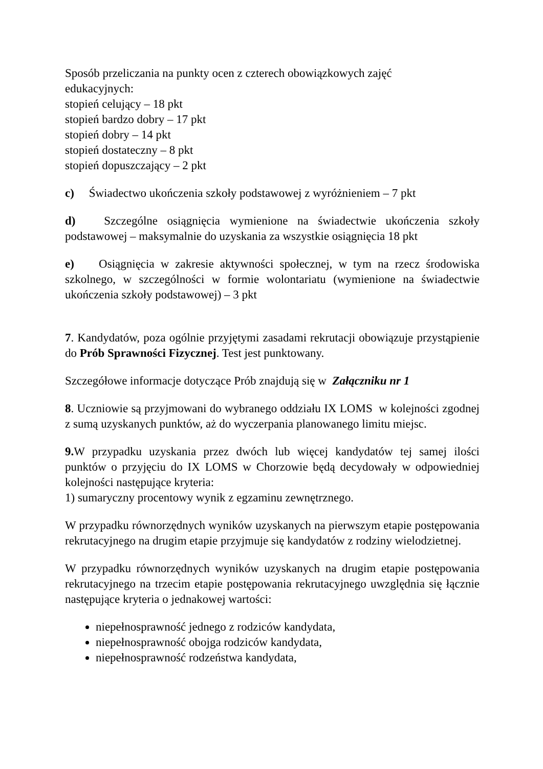Sposób przeliczania na punkty ocen z czterech obowiązkowych zajęć
edukacyjnych:
stopień celujący – 18 pkt
stopień bardzo dobry – 17 pkt
stopień dobry – 14 pkt
stopień dostateczny – 8 pkt
stopień dopuszczający – 2 pkt
c) Świadectwo ukończenia szkoły podstawowej z wyróżnieniem – 7 pkt
d) Szczególne osiągnięcia wymienione na świadectwie ukończenia szkoły podstawowej – maksymalnie do uzyskania za wszystkie osiągnięcia 18 pkt
e) Osiągnięcia w zakresie aktywności społecznej, w tym na rzecz środowiska szkolnego, w szczególności w formie wolontariatu (wymienione na świadectwie ukończenia szkoły podstawowej) – 3 pkt
7. Kandydatów, poza ogólnie przyjętymi zasadami rekrutacji obowiązuje przystąpienie do Prób Sprawności Fizycznej. Test jest punktowany.
Szczegółowe informacje dotyczące Prób znajdują się w Załączniku nr 1
8. Uczniowie są przyjmowani do wybranego oddziału IX LOMS w kolejności zgodnej z sumą uzyskanych punktów, aż do wyczerpania planowanego limitu miejsc.
9. W przypadku uzyskania przez dwóch lub więcej kandydatów tej samej ilości punktów o przyjęciu do IX LOMS w Chorzowie będą decydowały w odpowiedniej kolejności następujące kryteria:
1) sumaryczny procentowy wynik z egzaminu zewnętrznego.
W przypadku równorzędnych wyników uzyskanych na pierwszym etapie postępowania rekrutacyjnego na drugim etapie przyjmuje się kandydatów z rodziny wielodzietnej.
W przypadku równorzędnych wyników uzyskanych na drugim etapie postępowania rekrutacyjnego na trzecim etapie postępowania rekrutacyjnego uwzględnia się łącznie następujące kryteria o jednakowej wartości:
niepełnosprawność jednego z rodziców kandydata,
niepełnosprawność obojga rodziców kandydata,
niepełnosprawność rodzeństwa kandydata,